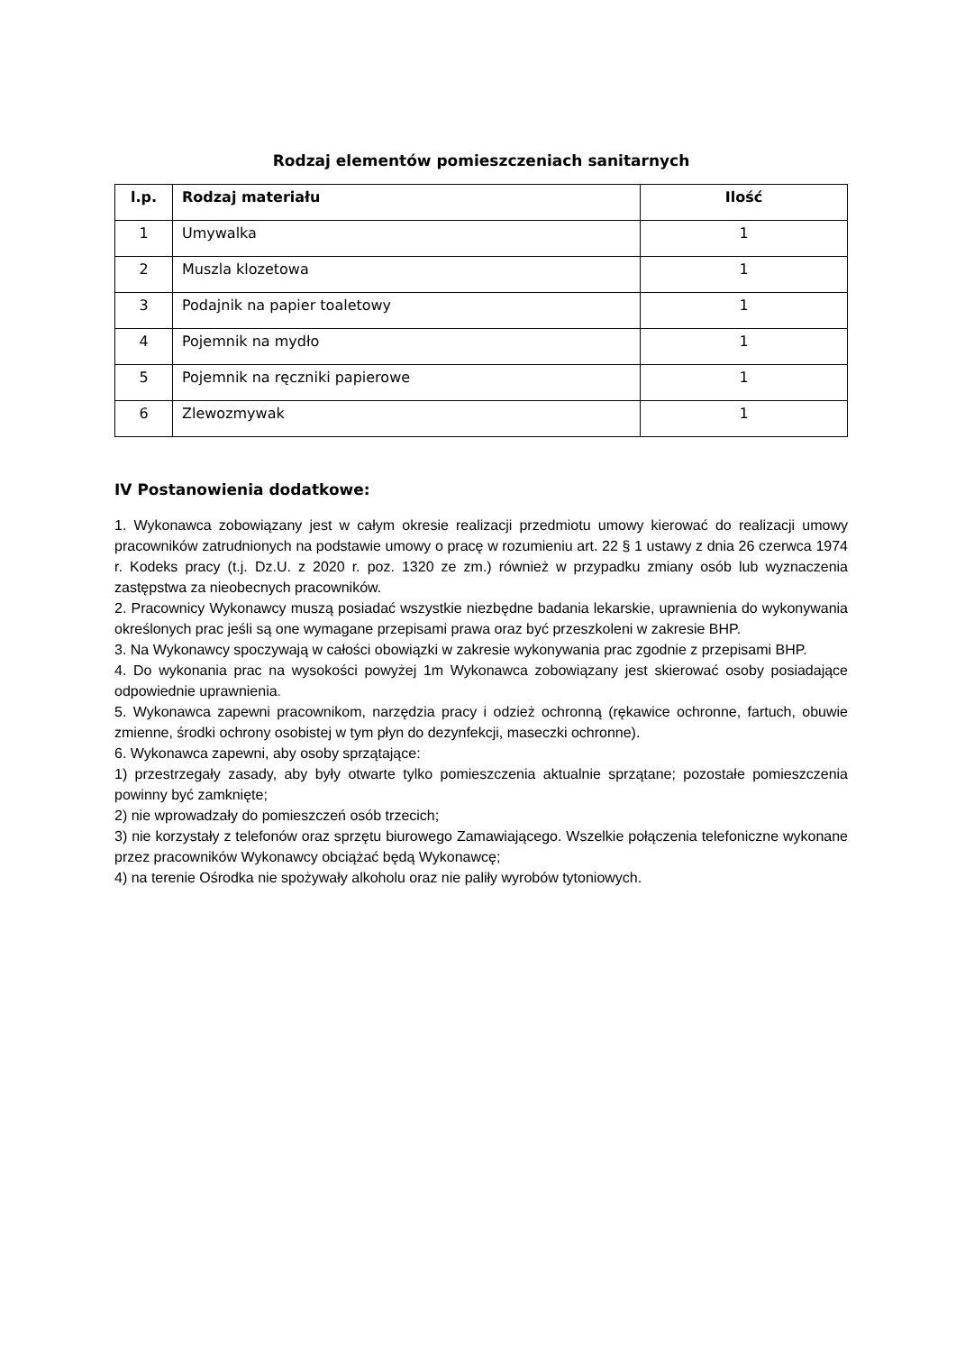Rodzaj elementów pomieszczeniach sanitarnych
| l.p. | Rodzaj materiału | Ilość |
| --- | --- | --- |
| 1 | Umywalka | 1 |
| 2 | Muszla klozetowa | 1 |
| 3 | Podajnik na papier toaletowy | 1 |
| 4 | Pojemnik na mydło | 1 |
| 5 | Pojemnik na ręczniki papierowe | 1 |
| 6 | Zlewozmywak | 1 |
IV Postanowienia dodatkowe:
1. Wykonawca zobowiązany jest w całym okresie realizacji przedmiotu umowy kierować do realizacji umowy pracowników zatrudnionych na podstawie umowy o pracę w rozumieniu art. 22 § 1 ustawy z dnia 26 czerwca 1974 r. Kodeks pracy (t.j. Dz.U. z 2020 r. poz. 1320 ze zm.) również w przypadku zmiany osób lub wyznaczenia zastępstwa za nieobecnych pracowników.
2. Pracownicy Wykonawcy muszą posiadać wszystkie niezbędne badania lekarskie, uprawnienia do wykonywania określonych prac jeśli są one wymagane przepisami prawa oraz być przeszkoleni w zakresie BHP.
3. Na Wykonawcy spoczywają w całości obowiązki w zakresie wykonywania prac zgodnie z przepisami BHP.
4. Do wykonania prac na wysokości powyżej 1m Wykonawca zobowiązany jest skierować osoby posiadające odpowiednie uprawnienia.
5. Wykonawca zapewni pracownikom, narzędzia pracy i odzież ochronną (rękawice ochronne, fartuch, obuwie zmienne, środki ochrony osobistej w tym płyn do dezynfekcji, maseczki ochronne).
6. Wykonawca zapewni, aby osoby sprzątające:
1) przestrzegały zasady, aby były otwarte tylko pomieszczenia aktualnie sprzątane; pozostałe pomieszczenia powinny być zamknięte;
2) nie wprowadzały do pomieszczeń osób trzecich;
3) nie korzystały z telefonów oraz sprzętu biurowego Zamawiającego. Wszelkie połączenia telefoniczne wykonane przez pracowników Wykonawcy obciążać będą Wykonawcę;
4) na terenie Ośrodka nie spożywały alkoholu oraz nie paliły wyrobów tytoniowych.